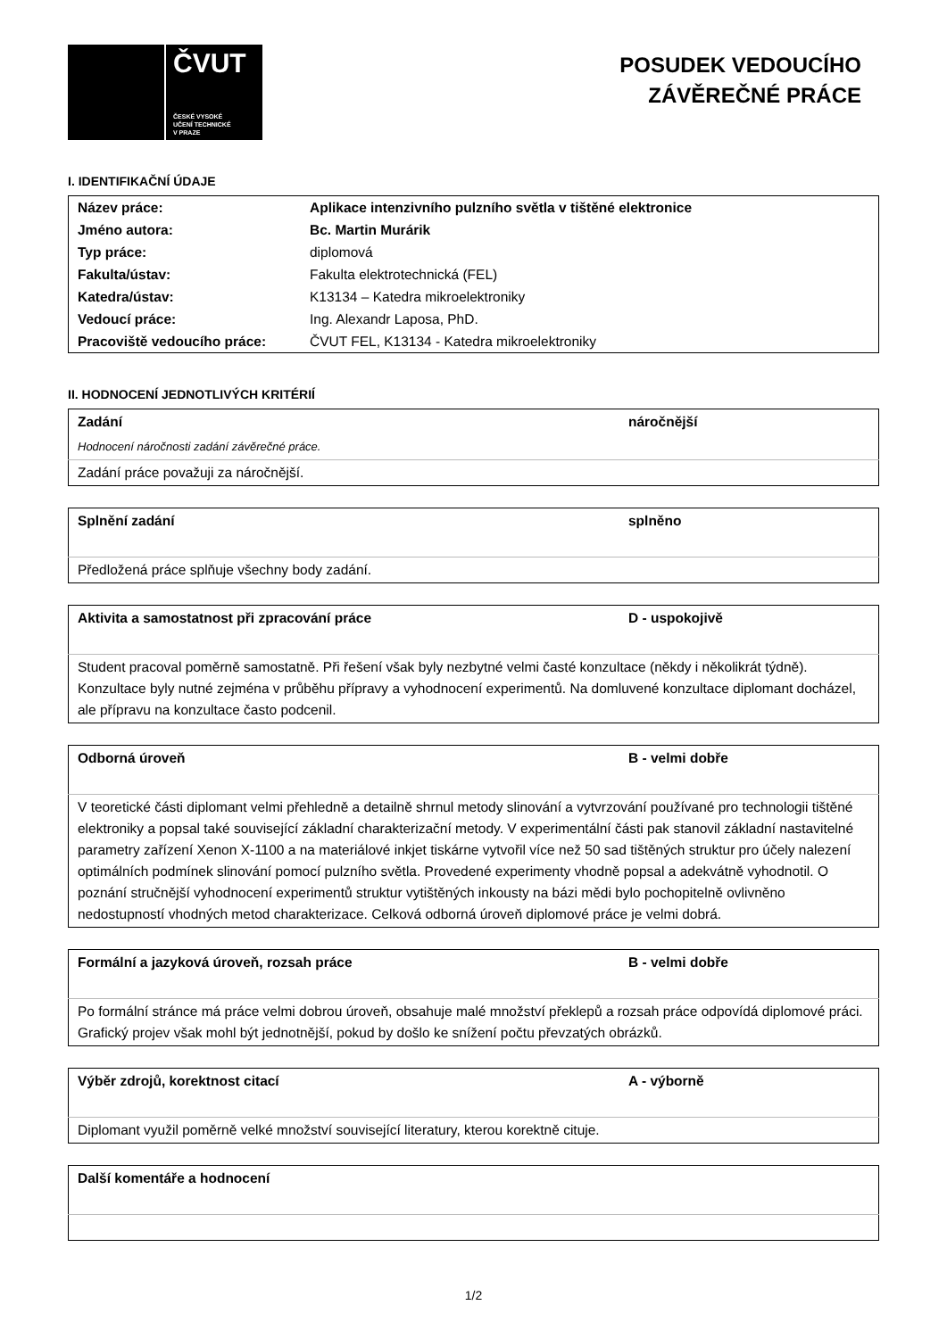ČVUT
ČESKÉ VYSOKÉ
UČENÍ TECHNICKÉ
V PRAZE
POSUDEK VEDOUCÍHO
ZÁVĚREČNÉ PRÁCE
I. IDENTIFIKAČNÍ ÚDAJE
| Název práce: | Aplikace intenzivního pulzního světla v tištěné elektronice |
| Jméno autora: | Bc. Martin Murárik |
| Typ práce: | diplomová |
| Fakulta/ústav: | Fakulta elektrotechnická (FEL) |
| Katedra/ústav: | K13134 – Katedra mikroelektroniky |
| Vedoucí práce: | Ing. Alexandr Laposa, PhD. |
| Pracoviště vedoucího práce: | ČVUT FEL, K13134 - Katedra mikroelektroniky |
II. HODNOCENÍ JEDNOTLIVÝCH KRITÉRIÍ
| Zadání | náročnější |
| Hodnocení náročnosti zadání závěrečné práce. | |
| Zadání práce považuji za náročnější. | |
| Splnění zadání | splněno |
| Předložená práce splňuje všechny body zadání. | |
| Aktivita a samostatnost při zpracování práce | D - uspokojivě |
| Student pracoval poměrně samostatně. Při řešení však byly nezbytné velmi časté konzultace (někdy i několikrát týdně). Konzultace byly nutné zejména v průběhu přípravy a vyhodnocení experimentů. Na domluvené konzultace diplomant docházel, ale přípravu na konzultace často podcenil. | |
| Odborná úroveň | B - velmi dobře |
| V teoretické části diplomant velmi přehledně a detailně shrnul metody slinování a vytvrzování používané pro technologii tištěné elektroniky a popsal také související základní charakterizační metody. V experimentální části pak stanovil základní nastavitelné parametry zařízení Xenon X-1100 a na materiálové inkjet tiskárne vytvořil více než 50 sad tištěných struktur pro účely nalezení optimálních podmínek slinování pomocí pulzního světla. Provedené experimenty vhodně popsal a adekvátně vyhodnotil. O poznání stručnější vyhodnocení experimentů struktur vytištěných inkousty na bázi mědi bylo pochopitelně ovlivněno nedostupností vhodných metod charakterizace. Celková odborná úroveň diplomové práce je velmi dobrá. | |
| Formální a jazyková úroveň, rozsah práce | B - velmi dobře |
| Po formální stránce má práce velmi dobrou úroveň, obsahuje malé množství překlepů a rozsah práce odpovídá diplomové práci. Grafický projev však mohl být jednotnější, pokud by došlo ke snížení počtu převzatých obrázků. | |
| Výběr zdrojů, korektnost citací | A - výborně |
| Diplomant využil poměrně velké množství související literatury, kterou korektně cituje. | |
| Další komentáře a hodnocení |
1/2